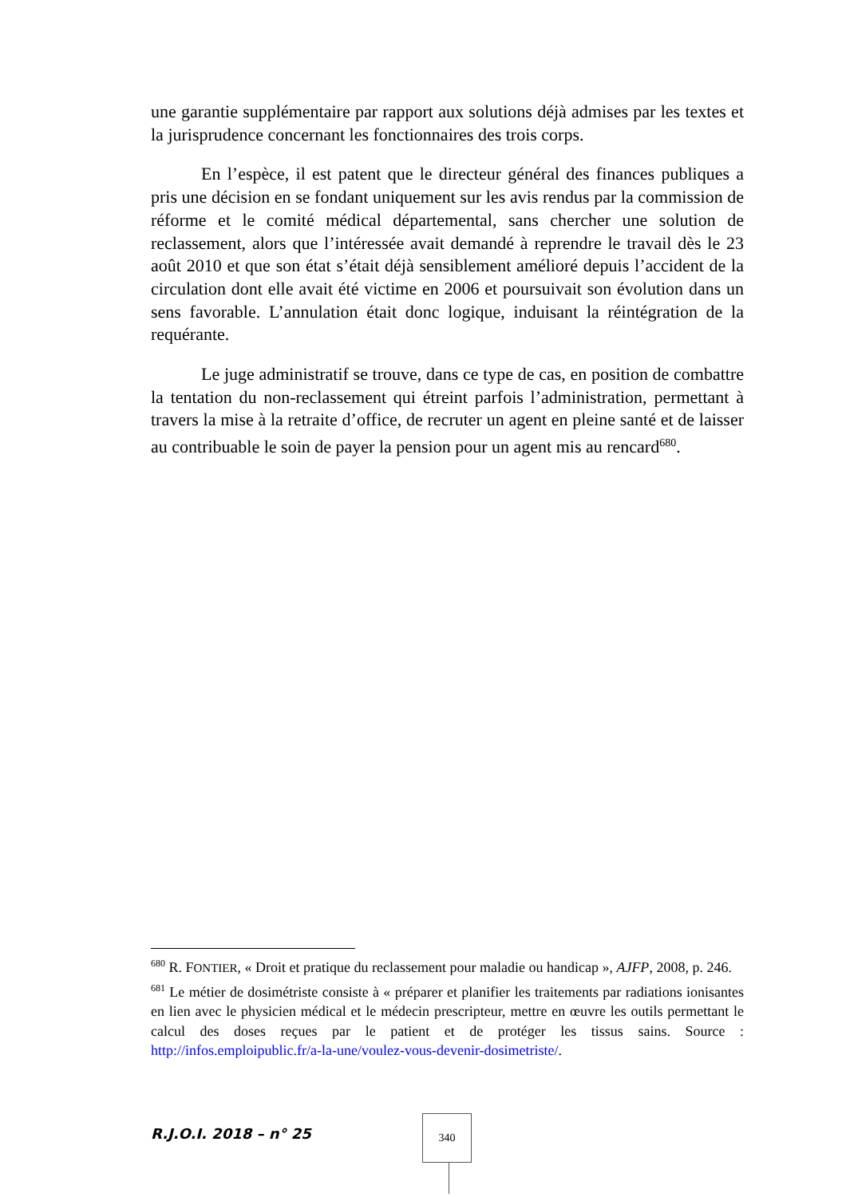une garantie supplémentaire par rapport aux solutions déjà admises par les textes et la jurisprudence concernant les fonctionnaires des trois corps.
En l’espèce, il est patent que le directeur général des finances publiques a pris une décision en se fondant uniquement sur les avis rendus par la commission de réforme et le comité médical départemental, sans chercher une solution de reclassement, alors que l’intéressée avait demandé à reprendre le travail dès le 23 août 2010 et que son état s’était déjà sensiblement amélioré depuis l’accident de la circulation dont elle avait été victime en 2006 et poursuivait son évolution dans un sens favorable. L’annulation était donc logique, induisant la réintégration de la requérante.
Le juge administratif se trouve, dans ce type de cas, en position de combattre la tentation du non-reclassement qui étreint parfois l’administration, permettant à travers la mise à la retraite d’office, de recruter un agent en pleine santé et de laisser au contribuable le soin de payer la pension pour un agent mis au rencard<sup>680</sup>.
<sup>680</sup> R. FONTIER, « Droit et pratique du reclassement pour maladie ou handicap », AJFP, 2008, p. 246.
<sup>681</sup> Le métier de dosimétriste consiste à « préparer et planifier les traitements par radiations ionisantes en lien avec le physicien médical et le médecin prescripteur, mettre en œuvre les outils permettant le calcul des doses reçues par le patient et de protéger les tissus sains. Source : http://infos.emploipublic.fr/a-la-une/voulez-vous-devenir-dosimetriste/.
R.J.O.I. 2018 – n° 25
340